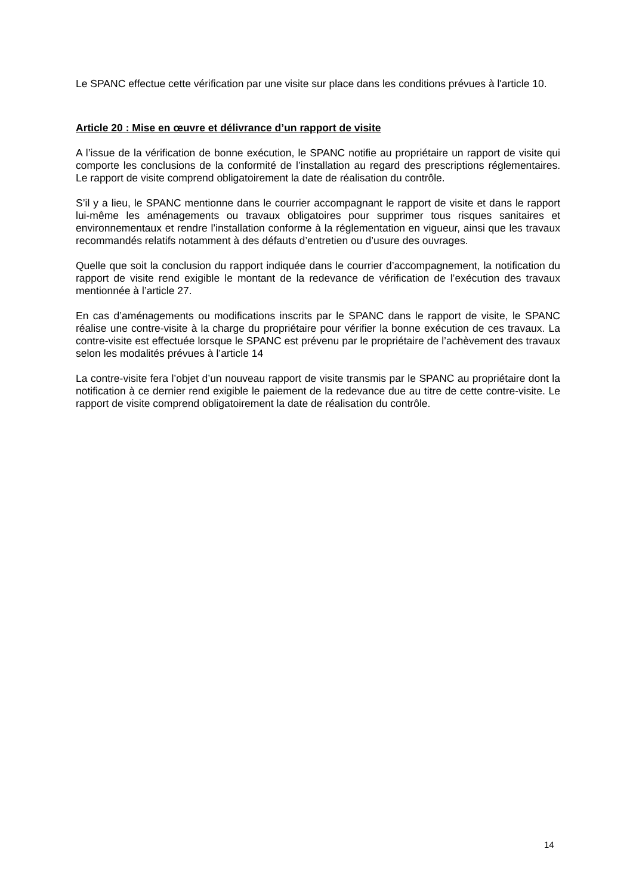Le SPANC effectue cette vérification par une visite sur place dans les conditions prévues à l'article 10.
Article 20 : Mise en œuvre et délivrance d’un rapport de visite
A l’issue de la vérification de bonne exécution, le SPANC notifie au propriétaire un rapport de visite qui comporte les conclusions de la conformité de l’installation au regard des prescriptions réglementaires. Le rapport de visite comprend obligatoirement la date de réalisation du contrôle.
S’il y a lieu, le SPANC mentionne dans le courrier accompagnant le rapport de visite et dans le rapport lui-même les aménagements ou travaux obligatoires pour supprimer tous risques sanitaires et environnementaux et rendre l’installation conforme à la réglementation en vigueur, ainsi que les travaux recommandés relatifs notamment à des défauts d’entretien ou d’usure des ouvrages.
Quelle que soit la conclusion du rapport indiquée dans le courrier d’accompagnement, la notification du rapport de visite rend exigible le montant de la redevance de vérification de l’exécution des travaux mentionnée à l’article 27.
En cas d’aménagements ou modifications inscrits par le SPANC dans le rapport de visite, le SPANC réalise une contre-visite à la charge du propriétaire pour vérifier la bonne exécution de ces travaux. La contre-visite est effectuée lorsque le SPANC est prévenu par le propriétaire de l’achèvement des travaux selon les modalités prévues à l’article 14
La contre-visite fera l’objet d’un nouveau rapport de visite transmis par le SPANC au propriétaire dont la notification à ce dernier rend exigible le paiement de la redevance due au titre de cette contre-visite. Le rapport de visite comprend obligatoirement la date de réalisation du contrôle.
14